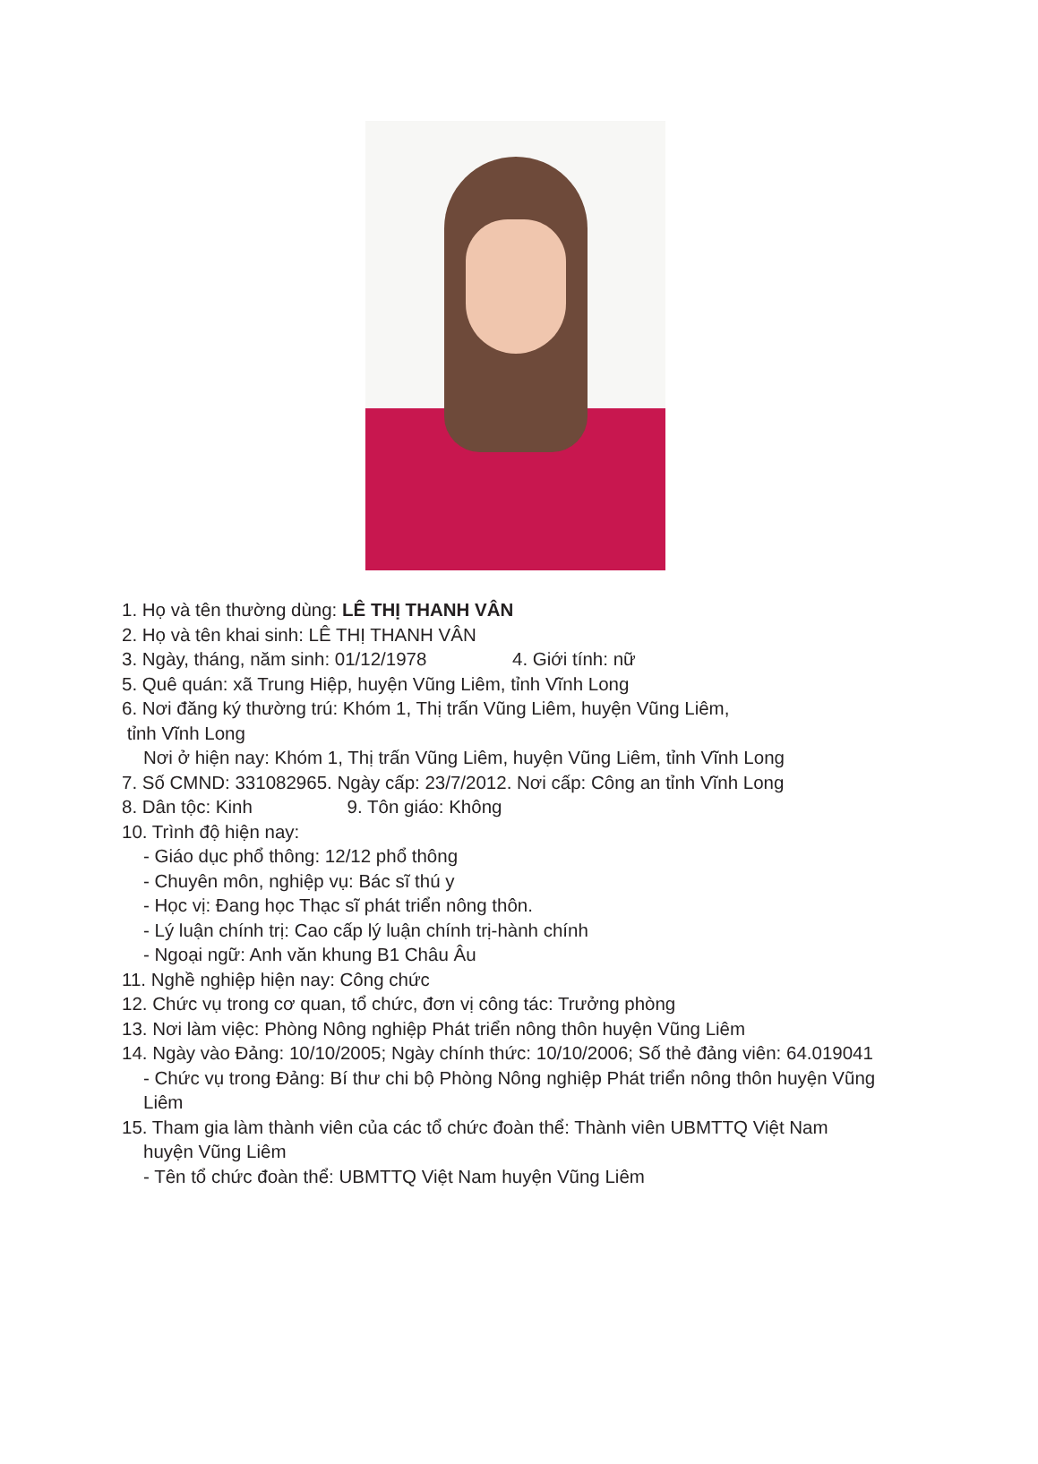1. Họ và tên thường dùng: LÊ THỊ THANH VÂN
2. Họ và tên khai sinh: LÊ THỊ THANH VÂN
3. Ngày, tháng, năm sinh: 01/12/1978 4. Giới tính: nữ
5. Quê quán: xã Trung Hiệp, huyện Vũng Liêm, tỉnh Vĩnh Long
6. Nơi đăng ký thường trú: Khóm 1, Thị trấn Vũng Liêm, huyện Vũng Liêm,
tỉnh Vĩnh Long
Nơi ở hiện nay: Khóm 1, Thị trấn Vũng Liêm, huyện Vũng Liêm, tỉnh Vĩnh Long
7. Số CMND: 331082965. Ngày cấp: 23/7/2012. Nơi cấp: Công an tỉnh Vĩnh Long
8. Dân tộc: Kinh 9. Tôn giáo: Không
10. Trình độ hiện nay:
- Giáo dục phổ thông: 12/12 phổ thông
- Chuyên môn, nghiệp vụ: Bác sĩ thú y
- Học vị: Đang học Thạc sĩ phát triển nông thôn.
- Lý luận chính trị: Cao cấp lý luận chính trị-hành chính
- Ngoại ngữ: Anh văn khung B1 Châu Âu
11. Nghề nghiệp hiện nay: Công chức
12. Chức vụ trong cơ quan, tổ chức, đơn vị công tác: Trưởng phòng
13. Nơi làm việc: Phòng Nông nghiệp Phát triển nông thôn huyện Vũng Liêm
14. Ngày vào Đảng: 10/10/2005; Ngày chính thức: 10/10/2006; Số thẻ đảng viên: 64.019041
- Chức vụ trong Đảng: Bí thư chi bộ Phòng Nông nghiệp Phát triển nông thôn huyện Vũng Liêm
15. Tham gia làm thành viên của các tổ chức đoàn thể: Thành viên UBMTTQ Việt Nam
huyện Vũng Liêm
- Tên tổ chức đoàn thể: UBMTTQ Việt Nam huyện Vũng Liêm